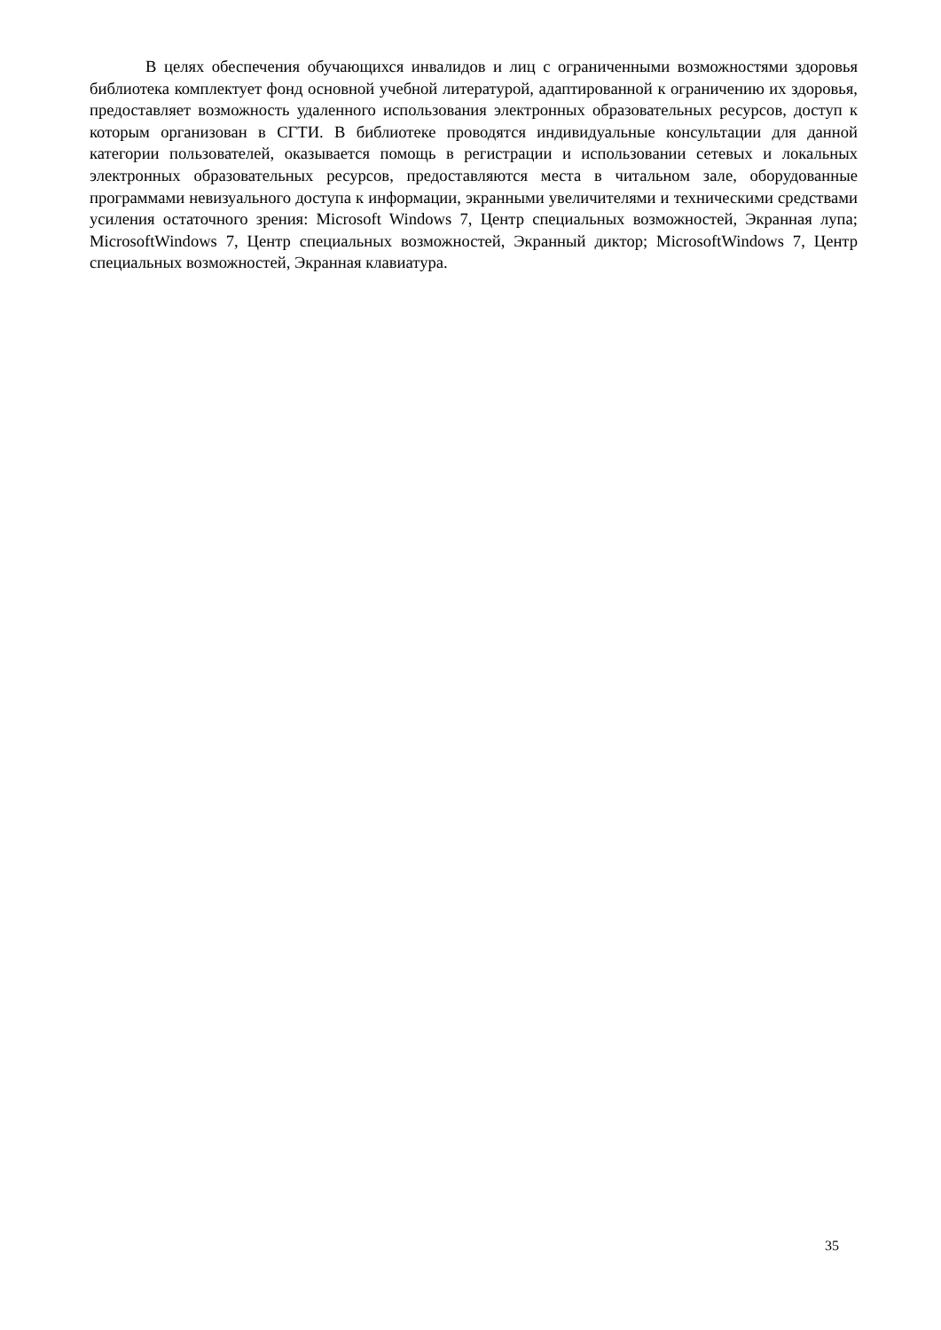В целях обеспечения обучающихся инвалидов и лиц с ограниченными возможностями здоровья библиотека комплектует фонд основной учебной литературой, адаптированной к ограничению их здоровья, предоставляет возможность удаленного использования электронных образовательных ресурсов, доступ к которым организован в СГТИ. В библиотеке проводятся индивидуальные консультации для данной категории пользователей, оказывается помощь в регистрации и использовании сетевых и локальных электронных образовательных ресурсов, предоставляются места в читальном зале, оборудованные программами невизуального доступа к информации, экранными увеличителями и техническими средствами усиления остаточного зрения: Microsoft Windows 7, Центр специальных возможностей, Экранная лупа; MicrosoftWindows 7, Центр специальных возможностей, Экранный диктор; MicrosoftWindows 7, Центр специальных возможностей, Экранная клавиатура.
35